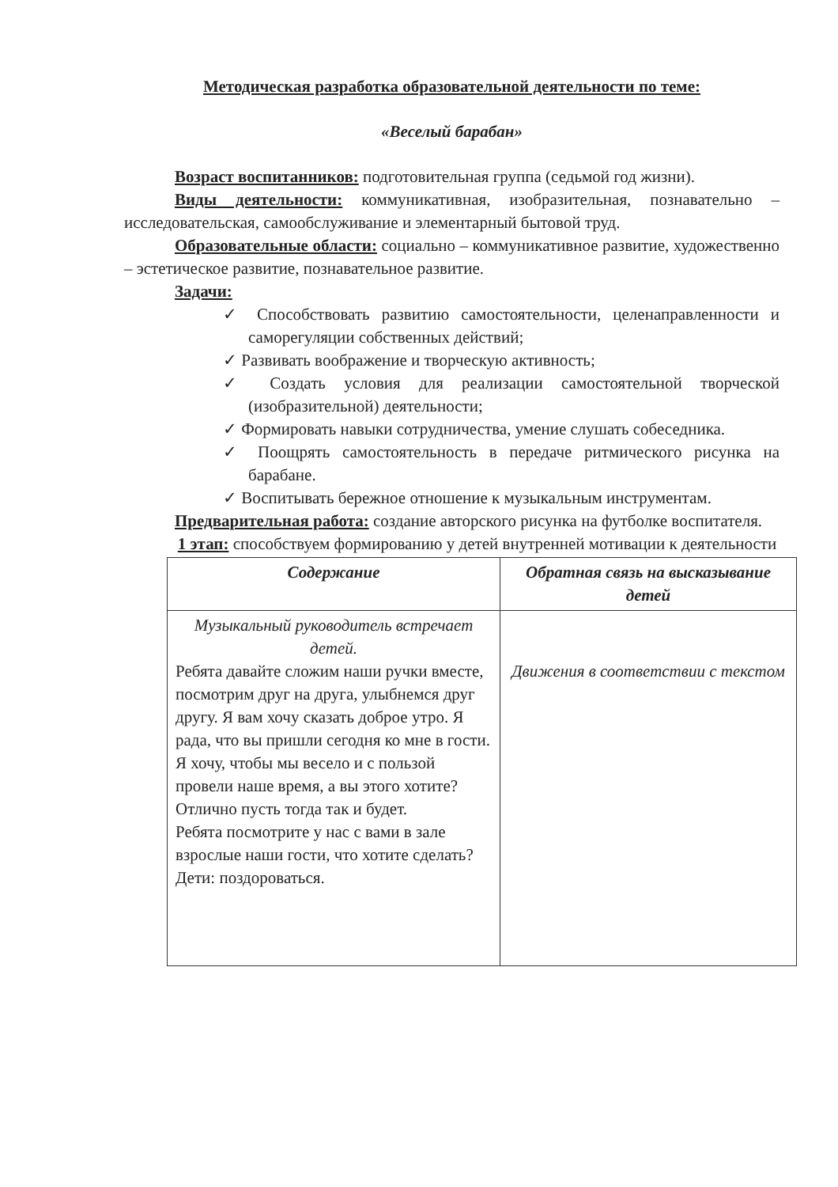Методическая разработка образовательной деятельности по теме:
«Веселый барабан»
Возраст воспитанников: подготовительная группа (седьмой год жизни).
Виды деятельности: коммуникативная, изобразительная, познавательно – исследовательская, самообслуживание и элементарный бытовой труд.
Образовательные области: социально – коммуникативное развитие, художественно – эстетическое развитие, познавательное развитие.
Задачи:
✓ Способствовать развитию самостоятельности, целенаправленности и саморегуляции собственных действий;
✓ Развивать воображение и творческую активность;
✓ Создать условия для реализации самостоятельной творческой (изобразительной) деятельности;
✓ Формировать навыки сотрудничества, умение слушать собеседника.
✓ Поощрять самостоятельность в передаче ритмического рисунка на барабане.
✓ Воспитывать бережное отношение к музыкальным инструментам.
Предварительная работа: создание авторского рисунка на футболке воспитателя.
1 этап: способствуем формированию у детей внутренней мотивации к деятельности
| Содержание | Обратная связь на высказывание детей |
| --- | --- |
| Музыкальный руководитель встречает детей. Ребята давайте сложим наши ручки вместе, посмотрим друг на друга, улыбнемся друг другу. Я вам хочу сказать доброе утро. Я рада, что вы пришли сегодня ко мне в гости. Я хочу, чтобы мы весело и с пользой провели наше время, а вы этого хотите? Отлично пусть тогда так и будет. Ребята посмотрите у нас с вами в зале взрослые наши гости, что хотите сделать? Дети: поздороваться. | Движения в соответствии с текстом |